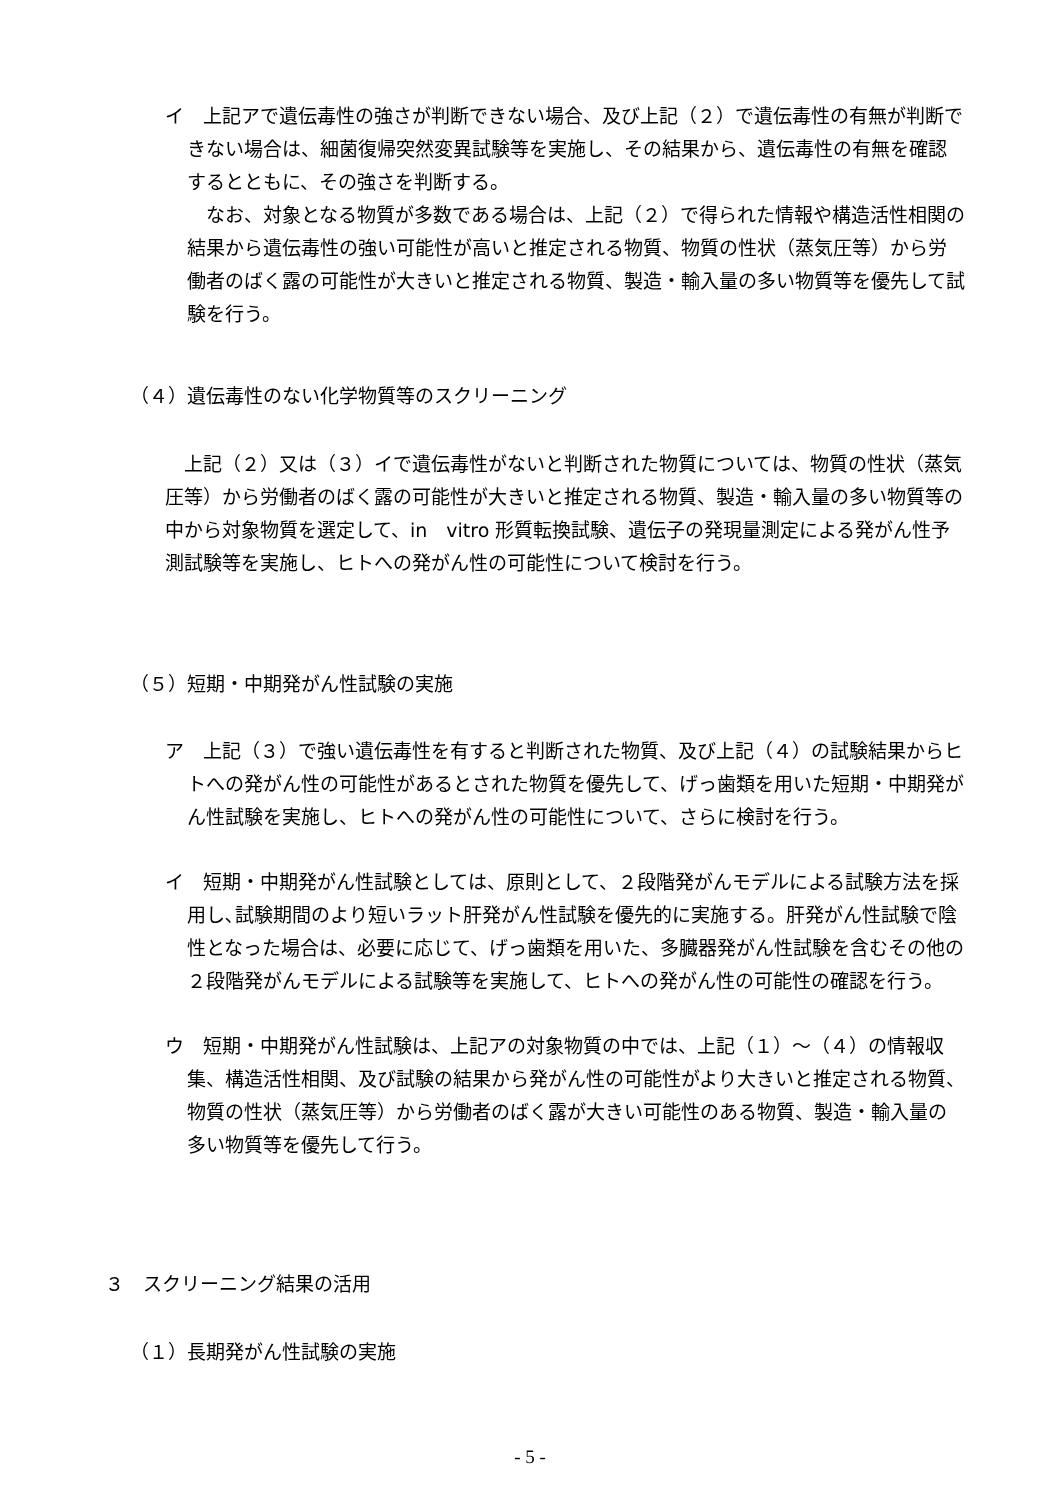イ　上記アで遺伝毒性の強さが判断できない場合、及び上記（２）で遺伝毒性の有無が判断できない場合は、細菌復帰突然変異試験等を実施し、その結果から、遺伝毒性の有無を確認するとともに、その強さを判断する。
　なお、対象となる物質が多数である場合は、上記（２）で得られた情報や構造活性相関の結果から遺伝毒性の強い可能性が高いと推定される物質、物質の性状（蒸気圧等）から労働者のばく露の可能性が大きいと推定される物質、製造・輸入量の多い物質等を優先して試験を行う。
（４）遺伝毒性のない化学物質等のスクリーニング
　上記（２）又は（３）イで遺伝毒性がないと判断された物質については、物質の性状（蒸気圧等）から労働者のばく露の可能性が大きいと推定される物質、製造・輸入量の多い物質等の中から対象物質を選定して、in　vitro 形質転換試験、遺伝子の発現量測定による発がん性予測試験等を実施し、ヒトへの発がん性の可能性について検討を行う。
（５）短期・中期発がん性試験の実施
ア　上記（３）で強い遺伝毒性を有すると判断された物質、及び上記（４）の試験結果からヒトへの発がん性の可能性があるとされた物質を優先して、げっ歯類を用いた短期・中期発がん性試験を実施し、ヒトへの発がん性の可能性について、さらに検討を行う。
イ　短期・中期発がん性試験としては、原則として、２段階発がんモデルによる試験方法を採用し､試験期間のより短いラット肝発がん性試験を優先的に実施する。肝発がん性試験で陰性となった場合は、必要に応じて、げっ歯類を用いた、多臓器発がん性試験を含むその他の２段階発がんモデルによる試験等を実施して、ヒトへの発がん性の可能性の確認を行う。
ウ　短期・中期発がん性試験は、上記アの対象物質の中では、上記（１）～（４）の情報収集、構造活性相関、及び試験の結果から発がん性の可能性がより大きいと推定される物質、物質の性状（蒸気圧等）から労働者のばく露が大きい可能性のある物質、製造・輸入量の多い物質等を優先して行う。
３　スクリーニング結果の活用
（１）長期発がん性試験の実施
- 5 -